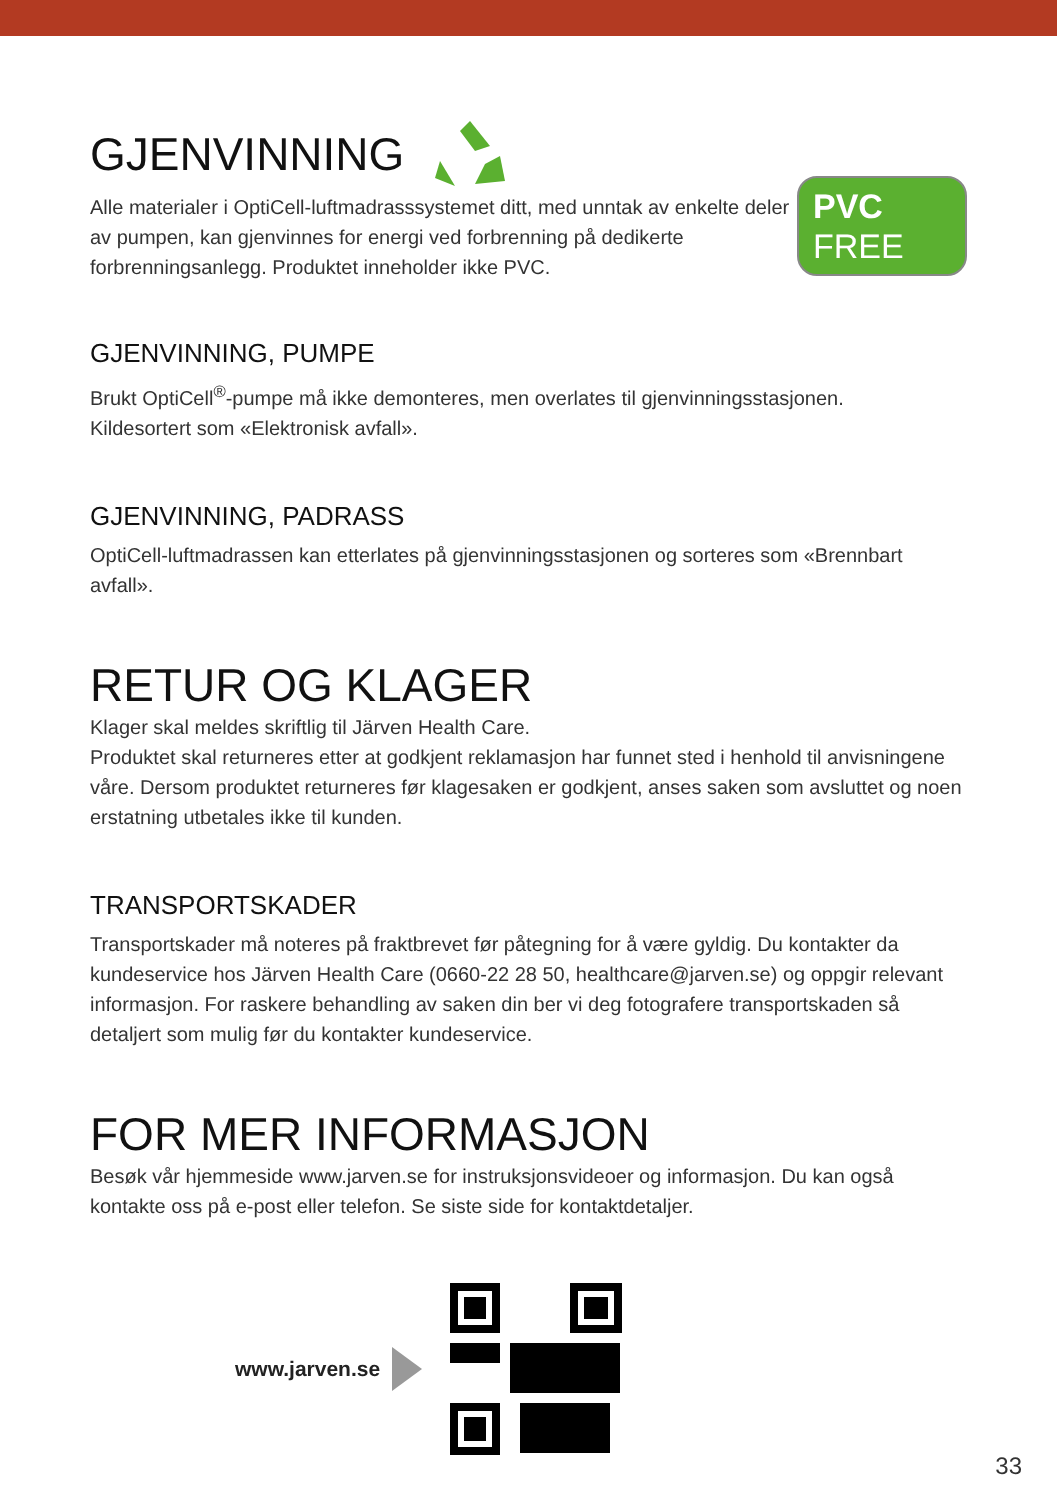GJENVINNING
Alle materialer i OptiCell-luftmadrasssystemet ditt, med unntak av enkelte deler av pumpen, kan gjenvinnes for energi ved forbrenning på dedikerte forbrenningsanlegg. Produktet inneholder ikke PVC.
PVC
FREE
GJENVINNING, PUMPE
Brukt OptiCell<sup>®</sup>-pumpe må ikke demonteres, men overlates til gjenvinningsstasjonen.
Kildesortert som «Elektronisk avfall».
GJENVINNING, PADRASS
OptiCell-luftmadrassen kan etterlates på gjenvinningsstasjonen og sorteres som «Brennbart avfall».
RETUR OG KLAGER
Klager skal meldes skriftlig til Järven Health Care.
Produktet skal returneres etter at godkjent reklamasjon har funnet sted i henhold til anvisningene våre. Dersom produktet returneres før klagesaken er godkjent, anses saken som avsluttet og noen erstatning utbetales ikke til kunden.
TRANSPORTSKADER
Transportskader må noteres på fraktbrevet før påtegning for å være gyldig. Du kontakter da kundeservice hos Järven Health Care (0660-22 28 50, healthcare@jarven.se) og oppgir relevant informasjon. For raskere behandling av saken din ber vi deg fotografere transportskaden så detaljert som mulig før du kontakter kundeservice.
FOR MER INFORMASJON
Besøk vår hjemmeside www.jarven.se for instruksjonsvideoer og informasjon. Du kan også kontakte oss på e-post eller telefon. Se siste side for kontaktdetaljer.
www.jarven.se
33